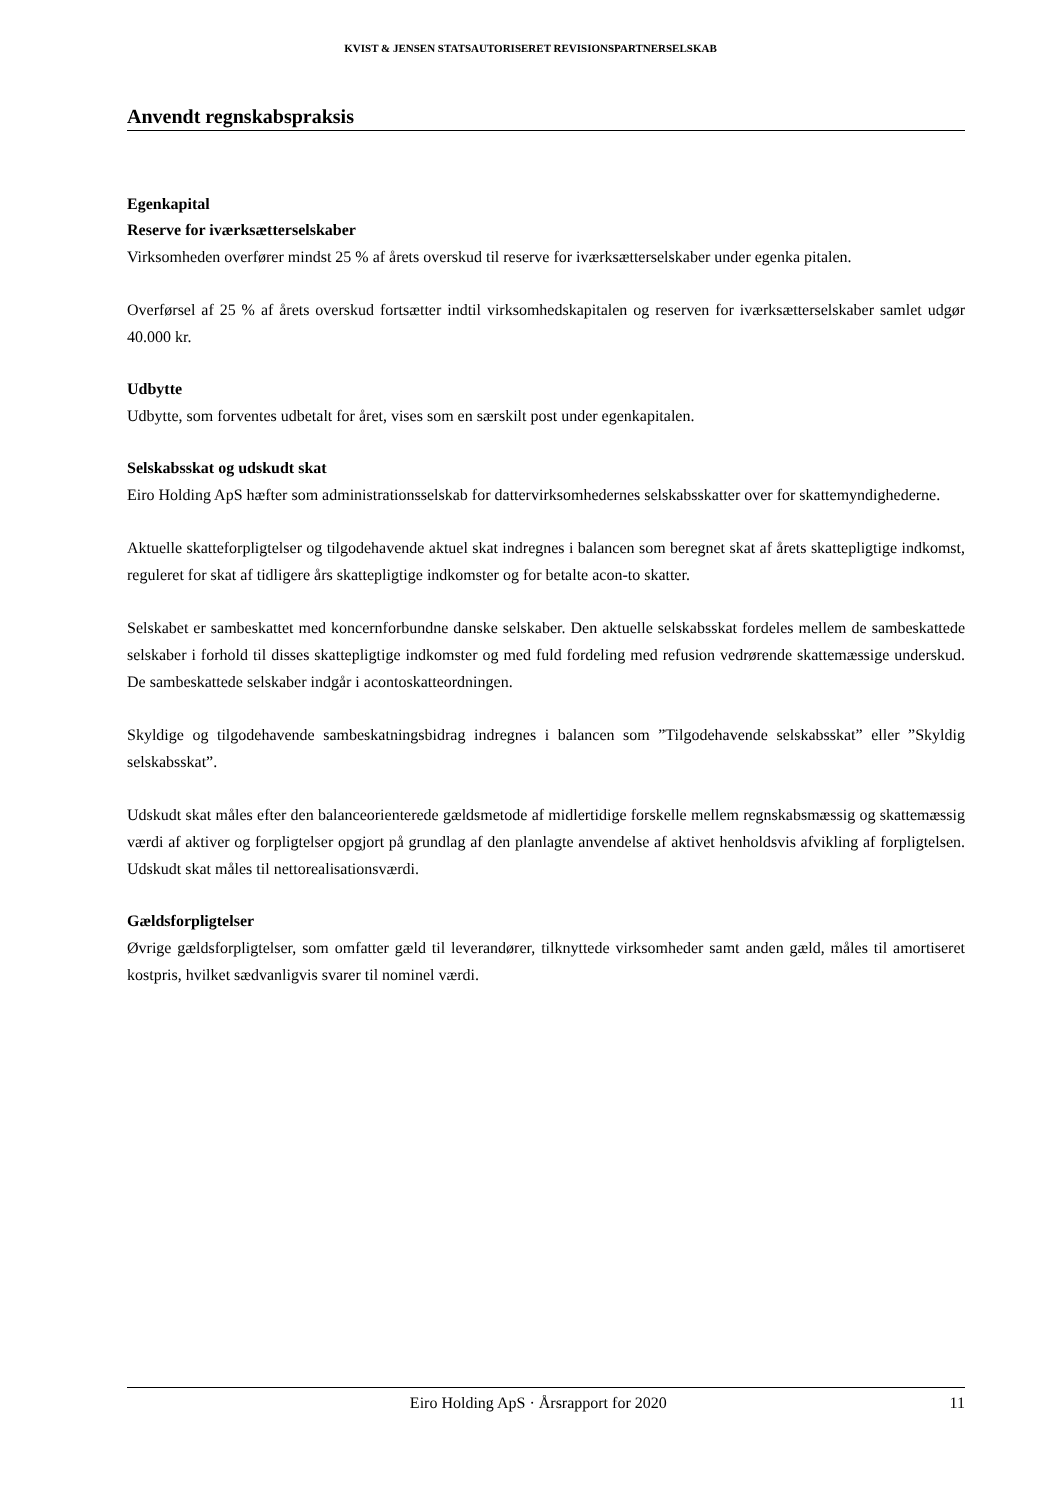KVIST & JENSEN STATSAUTORISERET REVISIONSPARTNERSELSKAB
Anvendt regnskabspraksis
Egenkapital
Reserve for iværksætterselskaber
Virksomheden overfører mindst 25 % af årets overskud til reserve for iværksætterselskaber under egenka pitalen.
Overførsel af 25 % af årets overskud fortsætter indtil virksomhedskapitalen og reserven for iværksætterselskaber samlet udgør 40.000 kr.
Udbytte
Udbytte, som forventes udbetalt for året, vises som en særskilt post under egenkapitalen.
Selskabsskat og udskudt skat
Eiro Holding ApS hæfter som administrationsselskab for dattervirksomhedernes selskabsskatter over for skattemyndighederne.
Aktuelle skatteforpligtelser og tilgodehavende aktuel skat indregnes i balancen som beregnet skat af årets skattepligtige indkomst, reguleret for skat af tidligere års skattepligtige indkomster og for betalte acon-to skatter.
Selskabet er sambeskattet med koncernforbundne danske selskaber. Den aktuelle selskabsskat fordeles mellem de sambeskattede selskaber i forhold til disses skattepligtige indkomster og med fuld fordeling med refusion vedrørende skattemæssige underskud. De sambeskattede selskaber indgår i acontoskatteordningen.
Skyldige og tilgodehavende sambeskatningsbidrag indregnes i balancen som ”Tilgodehavende selskabsskat” eller ”Skyldig selskabsskat”.
Udskudt skat måles efter den balanceorienterede gældsmetode af midlertidige forskelle mellem regnskabsmæssig og skattemæssig værdi af aktiver og forpligtelser opgjort på grundlag af den planlagte anvendelse af aktivet henholdsvis afvikling af forpligtelsen. Udskudt skat måles til nettorealisationsværdi.
Gældsforpligtelser
Øvrige gældsforpligtelser, som omfatter gæld til leverandører, tilknyttede virksomheder samt anden gæld, måles til amortiseret kostpris, hvilket sædvanligvis svarer til nominel værdi.
Eiro Holding ApS · Årsrapport for 2020 11